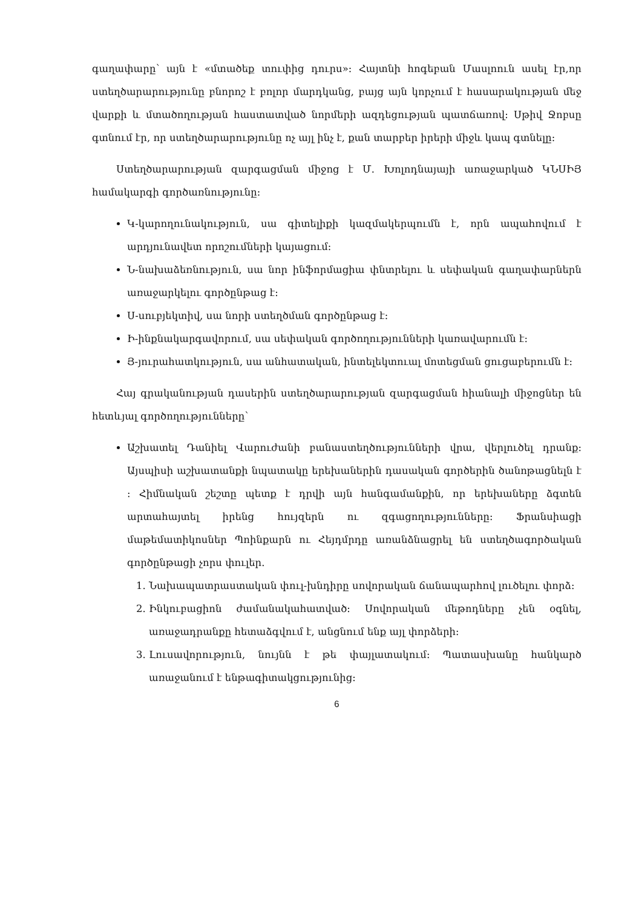գաղափարը՝ այն է «մտածեք տուփից դուրս»: Հայտնի հոգեբան Մասլոուն ասել էր,որ ստեղծարարությունը բնորոշ է բոլոր մարդկանց, բայց այն կորչում է հասարակության մեջ վարքի և մտածողության հաստատված նորմերի ազդեցության պատճառով: Սթիվ Ջոբսը գտնում էր, որ ստեղծարարությունը ոչ այլ ինչ է, քան տարբեր իրերի միջև կապ գտնելը:
Ստեղծարարության զարգացման միջոց է Մ. Խոլոդնայայի առաջարկած ԿՆՍԻՅ համակարգի գործառնությունը:
Կ-կարողունակություն, սա գիտելիքի կազմակերպումն է, որն ապահովում է արդյունավետ որոշումների կայացում:
Ն-նախաձեռնություն, սա նոր ինֆորմացիա փնտրելու և սեփական գաղափարներն առաջարկելու գործընթաց է:
Ս-սուբյեկտիվ, սա նորի ստեղծման գործընթաց է:
Ի-ինքնակարգավորում, սա սեփական գործողությունների կառավարումն է:
Յ-յուրահատկություն, սա անհատական, ինտելեկտուալ մոտեցման ցուցաբերումն է:
Հայ գրականության դասերին ստեղծարարության զարգացման հիանալի միջոցներ են հետևյալ գործողությունները՝
Աշխատել Դանիել Վարուժանի բանաստեղծությունների վրա, վերլուծել դրանք: Այսպիսի աշխատանքի նպատակը երեխաներին դասական գործերին ծանոթացնելն է ։ Հիմնական շեշտը պետք է դրվի այն հանգամանքին, որ երեխաները ձգտեն արտահայտել իրենց հույզերն ու զգացողությունները: Ֆրանսիացի մաթեմատիկոսներ Պոինքարն ու Հեյդմրդը առանձնացրել են ստեղծագործական գործընթացի չորս փուլեր.
1. Նախապատրաստական փուլ-խնդիրը սովորական ճանապարհով լուծելու փորձ:
2. Ինկուբացիոն ժամանակահատված: Սովորական մեթոդները չեն օգնել, առաջադրանքը հետաձգվում է, անցնում ենք այլ փորձերի:
3. Լուսավորություն, նույնն է թե փայլատակում: Պատասխանը հանկարծ առաջանում է ենթագիտակցությունից:
6